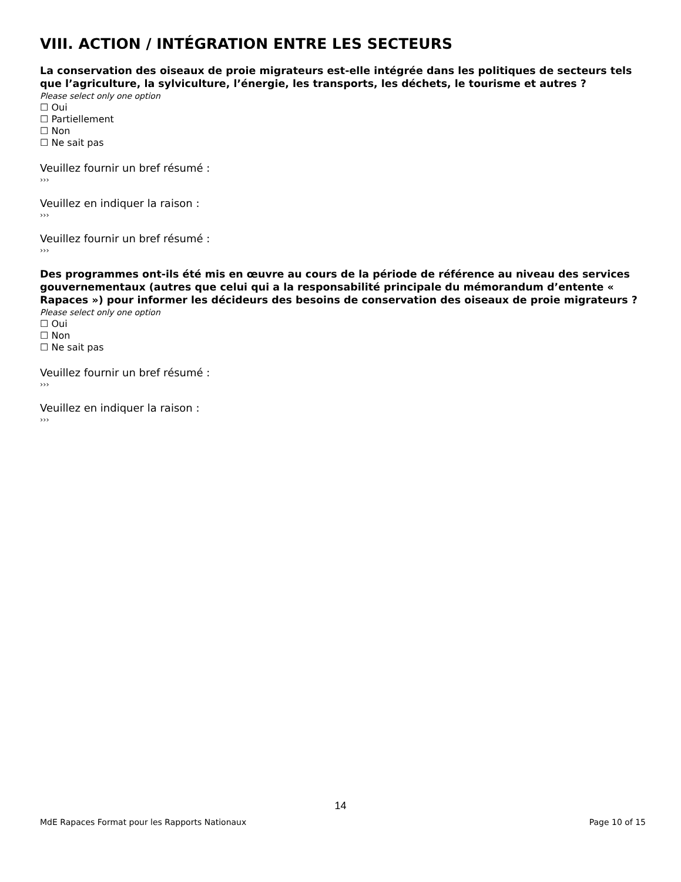VIII. ACTION / INTÉGRATION ENTRE LES SECTEURS
La conservation des oiseaux de proie migrateurs est-elle intégrée dans les politiques de secteurs tels que l’agriculture, la sylviculture, l’énergie, les transports, les déchets, le tourisme et autres ?
Please select only one option
☐ Oui
☐ Partiellement
☐ Non
☐ Ne sait pas
Veuillez fournir un bref résumé :
›››
Veuillez en indiquer la raison :
›››
Veuillez fournir un bref résumé :
›››
Des programmes ont-ils été mis en œuvre au cours de la période de référence au niveau des services gouvernementaux (autres que celui qui a la responsabilité principale du mémorandum d’entente « Rapaces ») pour informer les décideurs des besoins de conservation des oiseaux de proie migrateurs ?
Please select only one option
☐ Oui
☐ Non
☐ Ne sait pas
Veuillez fournir un bref résumé :
›››
Veuillez en indiquer la raison :
›››
14
MdE Rapaces Format pour les Rapports Nationaux Page 10 of 15